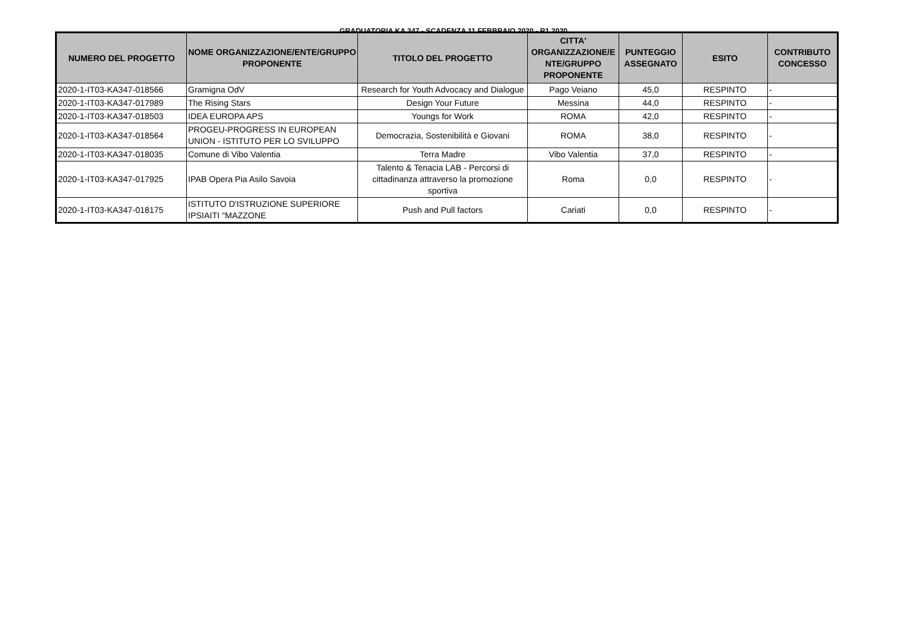GRADUATORIA KA 347 - SCADENZA 11 FEBBRAIO 2020 - R1 2020
| NUMERO DEL PROGETTO | NOME ORGANIZZAZIONE/ENTE/GRUPPO PROPONENTE | TITOLO DEL PROGETTO | CITTA' ORGANIZZAZIONE/E NTE/GRUPPO PROPONENTE | PUNTEGGIO ASSEGNATO | ESITO | CONTRIBUTO CONCESSO |
| --- | --- | --- | --- | --- | --- | --- |
| 2020-1-IT03-KA347-018566 | Gramigna OdV | Research for Youth Advocacy and Dialogue | Pago Veiano | 45,0 | RESPINTO | - |
| 2020-1-IT03-KA347-017989 | The Rising Stars | Design Your Future | Messina | 44,0 | RESPINTO | - |
| 2020-1-IT03-KA347-018503 | IDEA EUROPA APS | Youngs for Work | ROMA | 42,0 | RESPINTO | - |
| 2020-1-IT03-KA347-018564 | PROGEU-PROGRESS IN EUROPEAN UNION - ISTITUTO PER LO SVILUPPO | Democrazia, Sostenibilità e Giovani | ROMA | 38,0 | RESPINTO | - |
| 2020-1-IT03-KA347-018035 | Comune di Vibo Valentia | Terra Madre | Vibo Valentia | 37,0 | RESPINTO | - |
| 2020-1-IT03-KA347-017925 | IPAB Opera Pia Asilo Savoia | Talento & Tenacia LAB - Percorsi di cittadinanza attraverso la promozione sportiva | Roma | 0,0 | RESPINTO | - |
| 2020-1-IT03-KA347-018175 | ISTITUTO D'ISTRUZIONE SUPERIORE IPSIAITI "MAZZONE | Push and Pull factors | Cariati | 0,0 | RESPINTO | - |